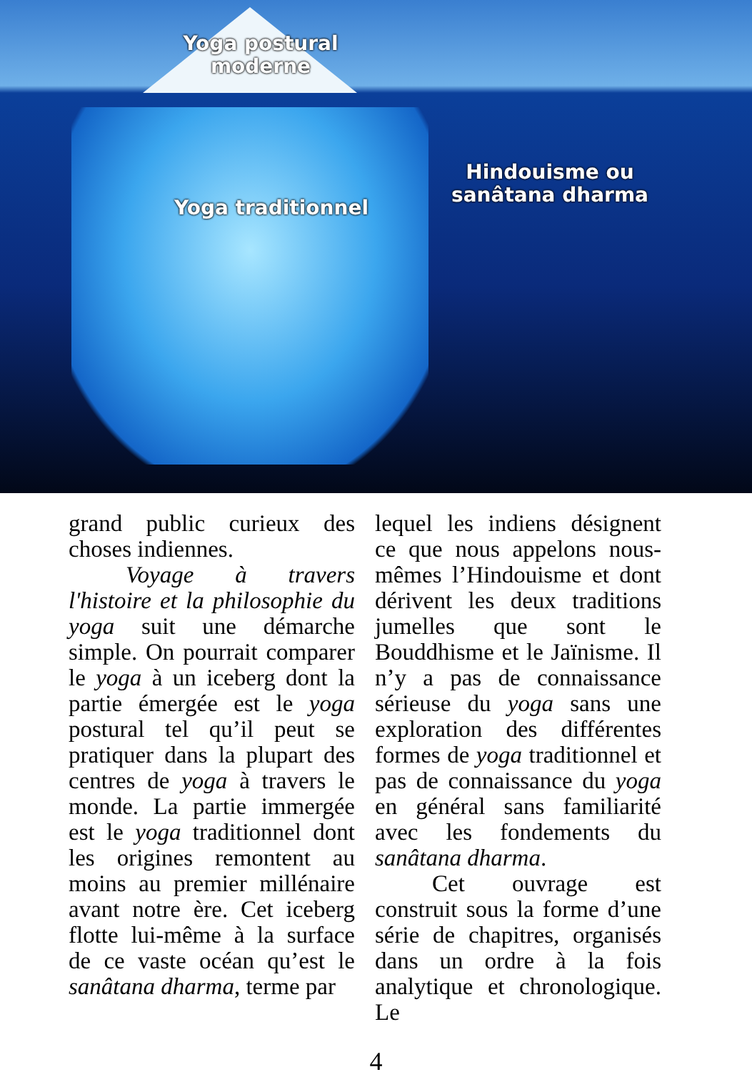Yoga postural moderne
Yoga traditionnel
Hindouisme ou sanâtana dharma
grand public curieux des choses indiennes.
Voyage à travers l'histoire et la philosophie du yoga suit une démarche simple. On pourrait comparer le yoga à un iceberg dont la partie émergée est le yoga postural tel qu’il peut se pratiquer dans la plupart des centres de yoga à travers le monde. La partie immergée est le yoga traditionnel dont les origines remontent au moins au premier millénaire avant notre ère. Cet iceberg flotte lui-même à la surface de ce vaste océan qu’est le sanâtana dharma, terme par
lequel les indiens désignent ce que nous appelons nous-mêmes l’Hindouisme et dont dérivent les deux traditions jumelles que sont le Bouddhisme et le Jaïnisme. Il n’y a pas de connaissance sérieuse du yoga sans une exploration des différentes formes de yoga traditionnel et pas de connaissance du yoga en général sans familiarité avec les fondements du sanâtana dharma.
Cet ouvrage est construit sous la forme d’une série de chapitres, organisés dans un ordre à la fois analytique et chronologique. Le
4